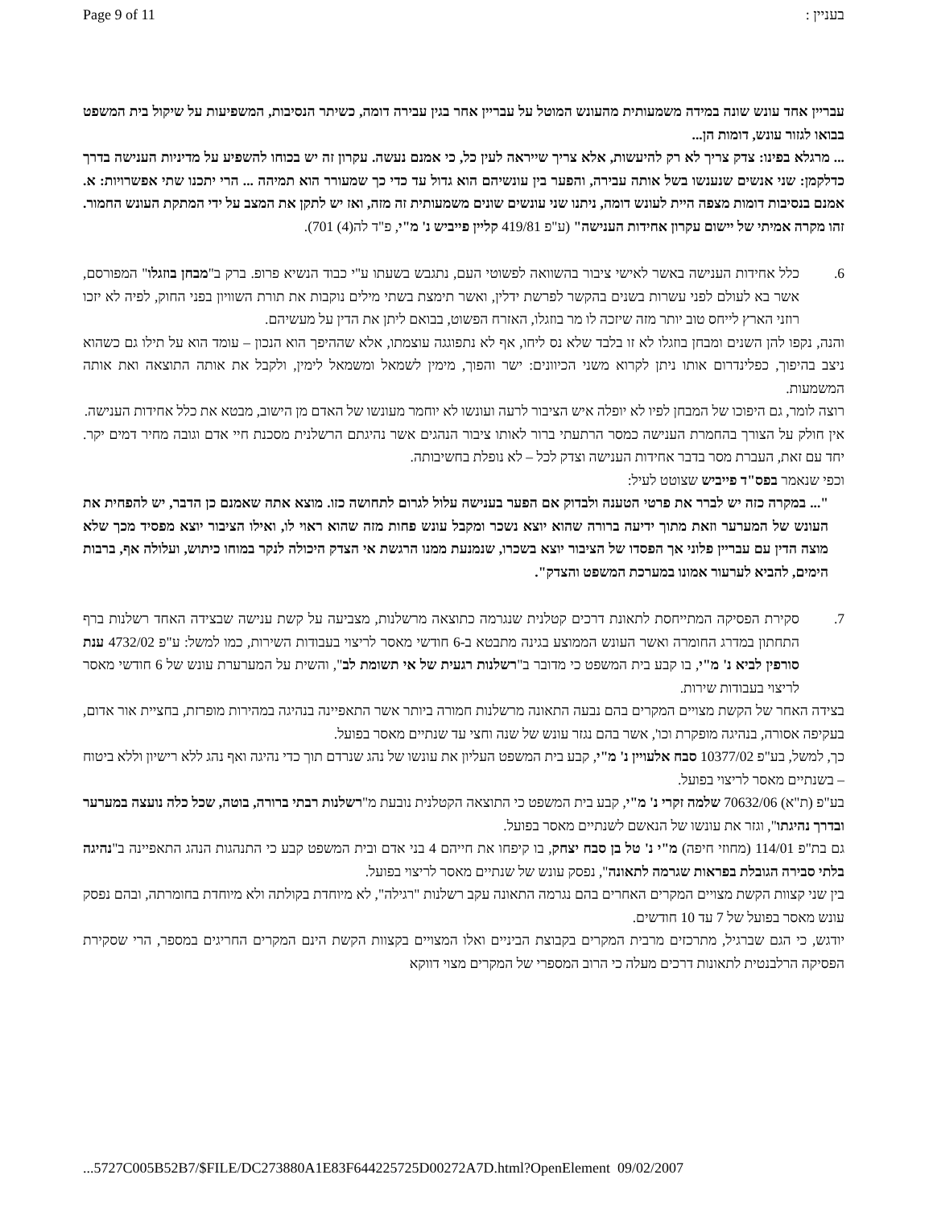Page 9 of 11 בעניין :
עבריין אחד עונש שונה במידה משמעותית מהעונש המוטל על עבריין אחר בגין עבירה דומה, כשיתר הנסיבות, המשפיעות על שיקול בית המשפט בבואו לגזור עונש, דומות הן...
... מרגלא בפינו: צדק צריך לא רק להיעשות, אלא צריך שייראה לעין כל, כי אמנם נעשה. עקרון זה יש בכוחו להשפיע על מדיניות הענישה בדרך כדלקמן: שני אנשים שנענשו בשל אותה עבירה, והפער בין עונשיהם הוא גדול עד כדי כך שמעורר הוא תמיהה ... הרי יתכנו שתי אפשרויות: א. אמנם בנסיבות דומות מצפה היית לעונש דומה, ניתנו שני עונשים שונים משמעותית זה מזה, ואז יש לתקן את המצב על ידי המתקת העונש החמור. זהו מקרה אמיתי של יישום עקרון אחידות הענישה" (ע"פ 419/81 קליין פייביש נ' מ"י, פ"ד לה(4) 701).
6. כלל אחידות הענישה באשר לאישי ציבור בהשוואה לפשוטי העם, נתגבש בשעתו ע"י כבוד הנשיא פרופ. ברק ב"מבחן בוזגלו" המפורסם, אשר בא לעולם לפני עשרות בשנים בהקשר לפרשת ידלין, ואשר תימצת בשתי מילים נוקבות את תורת השוויון בפני החוק, לפיה לא יזכו רוזני הארץ לייחס טוב יותר מזה שיזכה לו מר בוזגלו, האזרח הפשוט, בבואם ליתן את הדין על מעשיהם.
והנה, נקפו להן השנים ומבחן בוזגלו לא זו בלבד שלא נס ליחו, אף לא נתפוגגה עוצמתו, אלא שההיפך הוא הנכון – עומד הוא על תילו גם כשהוא ניצב בהיפוך, כפלינדרום אותו ניתן לקרוא משני הכיוונים: ישר והפוך, מימין לשמאל ומשמאל לימין, ולקבל את אותה התוצאה ואת אותה המשמעות.
רוצה לומר, גם היפוכו של המבחן לפיו לא יופלה איש הציבור לרעה ועונשו לא יוחמר מעונשו של האדם מן הישוב, מבטא את כלל אחידות הענישה.
אין חולק על הצורך בהחמרת הענישה כמסר הרתעתי ברור לאותו ציבור הנהגים אשר נהיגתם הרשלנית מסכנת חיי אדם וגובה מחיר דמים יקר. יחד עם זאת, העברת מסר בדבר אחידות הענישה וצדק לכל – לא נופלת בחשיבותה.
וכפי שנאמר בפס"ד פייביש שצוטט לעיל:
"... במקרה כזה יש לברר את פרטי הטענה ולבדוק אם הפער בענישה עלול לגרום לתחושה כזו. מוצא אתה שאמנם כן הדבר, יש להפחית את העונש של המערער וזאת מתוך ידיעה ברורה שהוא יוצא נשכר ומקבל עונש פחות מזה שהוא ראוי לו, ואילו הציבור יוצא מפסיד מכך שלא מוצה הדין עם עבריין פלוני אך הפסדו של הציבור יוצא בשכרו, שנמנעת ממנו הרגשת אי הצדק היכולה לנקר במוחו כיתוש, ועלולה אף, ברבות הימים, להביא לערעור אמונו במערכת המשפט והצדק".
7. סקירת הפסיקה המתייחסת לתאונת דרכים קטלנית שנגרמה כתוצאה מרשלנות, מצביעה על קשת ענישה שבצידה האחד רשלנות ברף התחתון במדרג החומרה ואשר העונש הממוצע בגינה מתבטא ב-6 חודשי מאסר לריצוי בעבודות השירות, כמו למשל: ע"פ 4732/02 ענת סורפין לביא נ' מ"י, בו קבע בית המשפט כי מדובר ב"רשלנות רגעית של אי תשומת לב", והשית על המערערת עונש של 6 חודשי מאסר לריצוי בעבודות שירות.
בצידה האחר של הקשת מצויים המקרים בהם נבעה התאונה מרשלנות חמורה ביותר אשר התאפיינה בנהיגה במהירות מופרזת, בחציית אור אדום, בעקיפה אסורה, בנהיגה מופקרת וכו', אשר בהם נגזר עונש של שנה וחצי עד שנתיים מאסר בפועל.
כך, למשל, בע"פ 10377/02 סבח אלעויין נ' מ"י, קבע בית המשפט העליון את עונשו של נהג שנרדם תוך כדי נהיגה ואף נהג ללא רישיון וללא ביטוח – בשנתיים מאסר לריצוי בפועל.
בע"פ (ת"א) 70632/06 שלמה זקרי נ' מ"י, קבע בית המשפט כי התוצאה הקטלנית נובעת מ"רשלנות רבתי ברורה, בוטה, שכל כלה נועצה במערער ובדרך נהיגתו", וגזר את עונשו של הנאשם לשנתיים מאסר בפועל.
גם בת"פ 114/01 (מחוזי חיפה) מ"י נ' טל בן סבח יצחק, בו קיפחו את חייהם 4 בני אדם ובית המשפט קבע כי התנהגות הנהג התאפיינה ב"נהיגה בלתי סבירה הגובלת בפראות שגרמה לתאונה", נפסק עונש של שנתיים מאסר לריצוי בפועל.
בין שני קצוות הקשת מצויים המקרים האחרים בהם נגרמה התאונה עקב רשלנות "רגילה", לא מיוחדת בקולתה ולא מיוחדת בחומרתה, ובהם נפסק עונש מאסר בפועל של 7 עד 10 חודשים.
יודגש, כי הגם שברגיל, מתרכזים מרבית המקרים בקבוצת הביניים ואלו המצויים בקצוות הקשת הינם המקרים החריגים במספר, הרי שסקירת הפסיקה הרלבנטית לתאונות דרכים מעלה כי הרוב המספרי של המקרים מצוי דווקא
...5727C005B52B7/$FILE/DC273880A1E83F644225725D00272A7D.html?OpenElement 09/02/2007